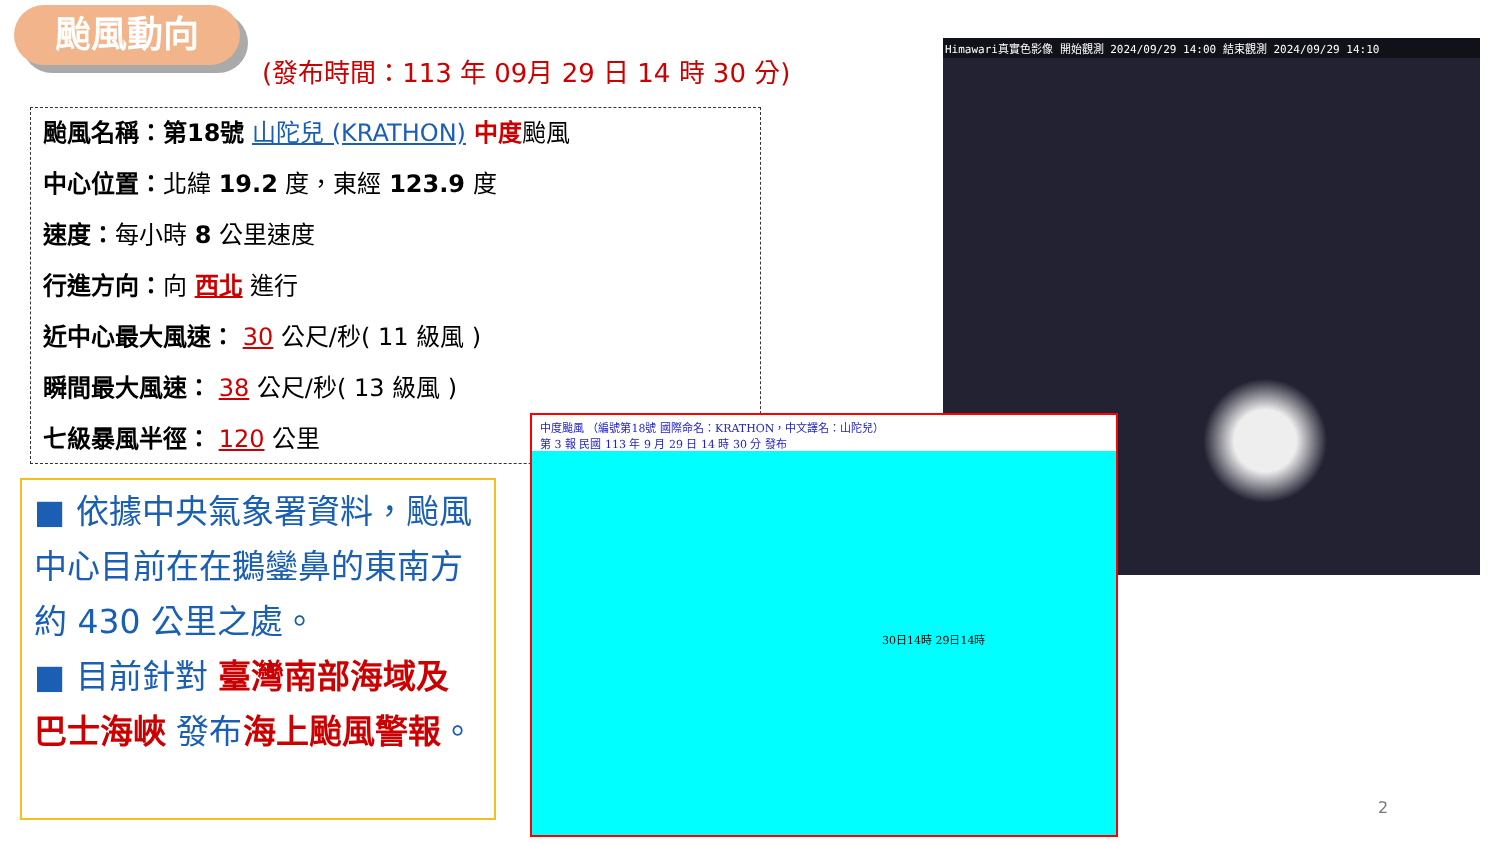颱風動向
(發布時間：113 年 09月 29 日 14 時 30 分)
颱風名稱：第18號 山陀兒 (KRATHON) 中度颱風
中心位置：北緯 19.2 度，東經 123.9 度
速度：每小時 8 公里速度
行進方向：向 西北 進行
近中心最大風速： 30 公尺/秒( 11 級風 )
瞬間最大風速： 38 公尺/秒( 13 級風 )
七級暴風半徑： 120 公里
■ 依據中央氣象署資料，颱風中心目前在在鵝鑾鼻的東南方約 430 公里之處。
■ 目前針對 臺灣南部海域及巴士海峽 發布海上颱風警報。
Himawari真實色影像 開始觀測 2024/09/29 14:00 結束觀測 2024/09/29 14:10
中度颱風 （編號第18號 國際命名：KRATHON，中文譯名：山陀兒）
第 3 報 民國 113 年 9 月 29 日 14 時 30 分 發布
30日14時 29日14時
2